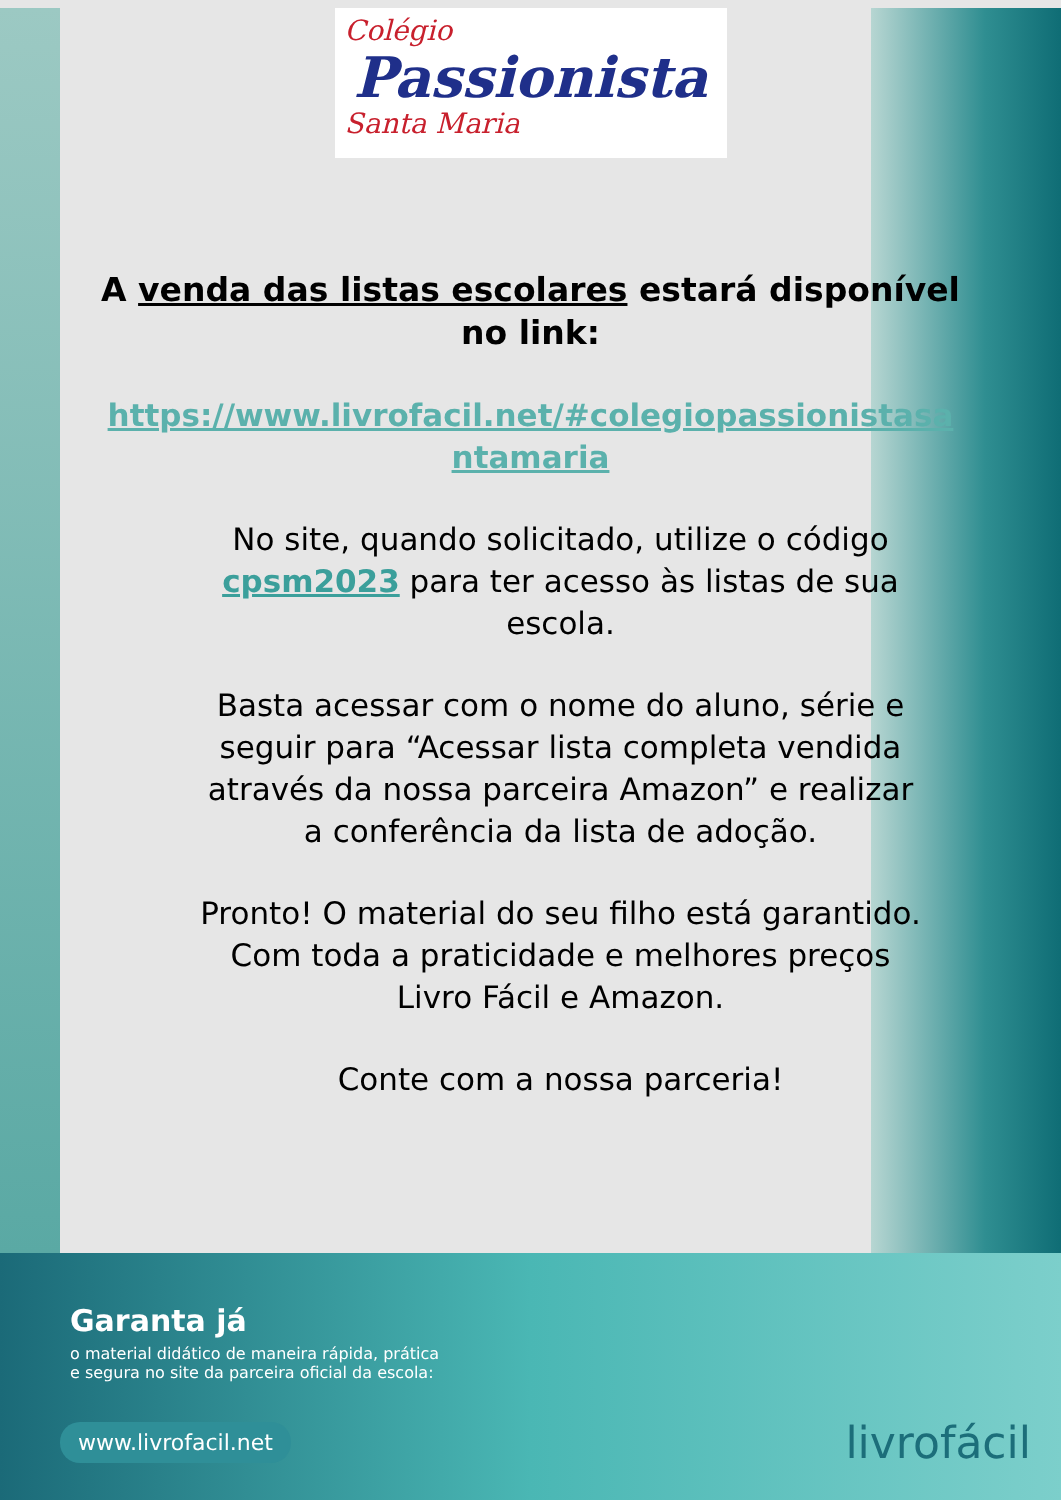Colégio
Passionista
Santa Maria
A venda das listas escolares estará disponível no link:
https://www.livrofacil.net/#colegiopassionistasantamaria
No site, quando solicitado, utilize o código cpsm2023 para ter acesso às listas de sua escola.
Basta acessar com o nome do aluno, série e seguir para “Acessar lista completa vendida através da nossa parceira Amazon” e realizar a conferência da lista de adoção.
Pronto! O material do seu filho está garantido. Com toda a praticidade e melhores preços Livro Fácil e Amazon.
Conte com a nossa parceria!
Garanta já
o material didático de maneira rápida, prática e segura no site da parceira oficial da escola:
www.livrofacil.net
livrofácil